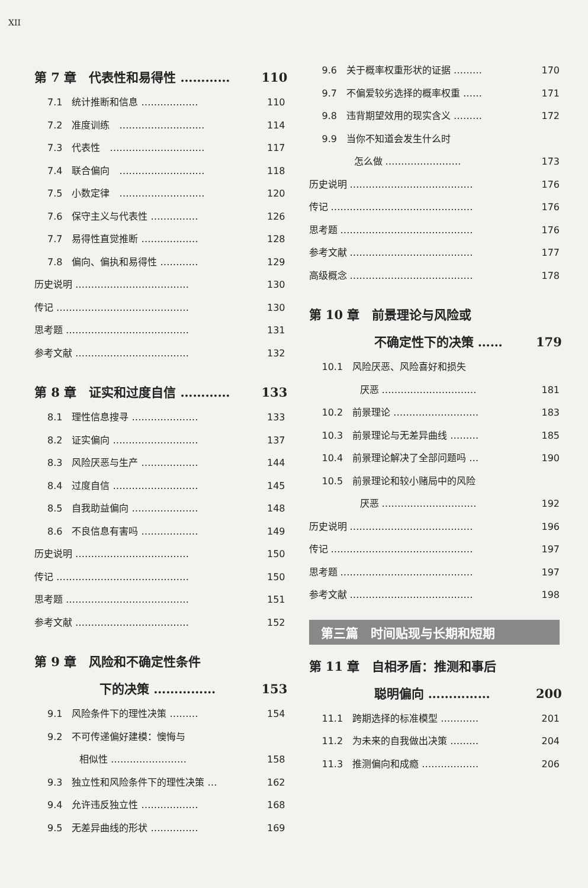XII
第 7 章　代表性和易得性 ………… 110
7.1　统计推断和信息 ……………… 110
7.2　准度训练　……………………… 114
7.3　代表性　………………………… 117
7.4　联合偏向　……………………… 118
7.5　小数定律　……………………… 120
7.6　保守主义与代表性 …………… 126
7.7　易得性直觉推断 ……………… 128
7.8　偏向、偏执和易得性 ………… 129
历史说明 ……………………………… 130
传记 …………………………………… 130
思考题 ………………………………… 131
参考文献 ……………………………… 132
第 8 章　证实和过度自信 ………… 133
8.1　理性信息搜寻 ………………… 133
8.2　证实偏向 ……………………… 137
8.3　风险厌恶与生产 ……………… 144
8.4　过度自信 ……………………… 145
8.5　自我助益偏向 ………………… 148
8.6　不良信息有害吗 ……………… 149
历史说明 ……………………………… 150
传记 …………………………………… 150
思考题 ………………………………… 151
参考文献 ……………………………… 152
第 9 章　风险和不确定性条件
下的决策 …………… 153
9.1　风险条件下的理性决策 ……… 154
9.2　不可传递偏好建模：懊悔与
相似性 …………………… 158
9.3　独立性和风险条件下的理性决策 … 162
9.4　允许违反独立性 ……………… 168
9.5　无差异曲线的形状 …………… 169
9.6　关于概率权重形状的证据 ……… 170
9.7　不偏爱较劣选择的概率权重 …… 171
9.8　违背期望效用的现实含义 ……… 172
9.9　当你不知道会发生什么时
怎么做 …………………… 173
历史说明 ………………………………… 176
传记 ……………………………………… 176
思考题 …………………………………… 176
参考文献 ………………………………… 177
高级概念 ………………………………… 178
第 10 章　前景理论与风险或
不确定性下的决策 …… 179
10.1　风险厌恶、风险喜好和损失
厌恶 ………………………… 181
10.2　前景理论 ……………………… 183
10.3　前景理论与无差异曲线 ……… 185
10.4　前景理论解决了全部问题吗 … 190
10.5　前景理论和较小赌局中的风险
厌恶 ………………………… 192
历史说明 ………………………………… 196
传记 ……………………………………… 197
思考题 …………………………………… 197
参考文献 ………………………………… 198
第三篇　时间贴现与长期和短期
第 11 章　自相矛盾：推测和事后
聪明偏向 …………… 200
11.1　跨期选择的标准模型 ………… 201
11.2　为未来的自我做出决策 ……… 204
11.3　推测偏向和成瘾 ……………… 206